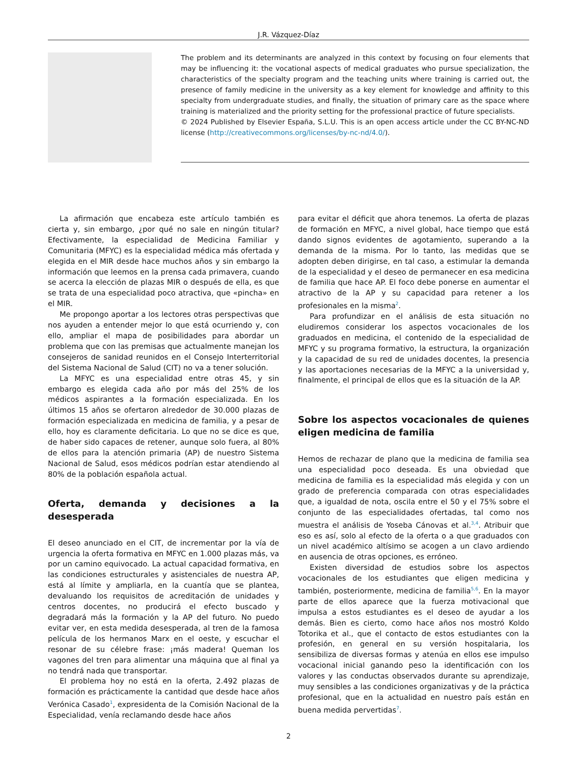J.R. Vázquez-Díaz
The problem and its determinants are analyzed in this context by focusing on four elements that may be influencing it: the vocational aspects of medical graduates who pursue specialization, the characteristics of the specialty program and the teaching units where training is carried out, the presence of family medicine in the university as a key element for knowledge and affinity to this specialty from undergraduate studies, and finally, the situation of primary care as the space where training is materialized and the priority setting for the professional practice of future specialists.
© 2024 Published by Elsevier España, S.L.U. This is an open access article under the CC BY-NC-ND license (http://creativecommons.org/licenses/by-nc-nd/4.0/).
La afirmación que encabeza este artículo también es cierta y, sin embargo, ¿por qué no sale en ningún titular? Efectivamente, la especialidad de Medicina Familiar y Comunitaria (MFYC) es la especialidad médica más ofertada y elegida en el MIR desde hace muchos años y sin embargo la información que leemos en la prensa cada primavera, cuando se acerca la elección de plazas MIR o después de ella, es que se trata de una especialidad poco atractiva, que «pincha» en el MIR.
Me propongo aportar a los lectores otras perspectivas que nos ayuden a entender mejor lo que está ocurriendo y, con ello, ampliar el mapa de posibilidades para abordar un problema que con las premisas que actualmente manejan los consejeros de sanidad reunidos en el Consejo Interterritorial del Sistema Nacional de Salud (CIT) no va a tener solución.
La MFYC es una especialidad entre otras 45, y sin embargo es elegida cada año por más del 25% de los médicos aspirantes a la formación especializada. En los últimos 15 años se ofertaron alrededor de 30.000 plazas de formación especializada en medicina de familia, y a pesar de ello, hoy es claramente deficitaria. Lo que no se dice es que, de haber sido capaces de retener, aunque solo fuera, al 80% de ellos para la atención primaria (AP) de nuestro Sistema Nacional de Salud, esos médicos podrían estar atendiendo al 80% de la población española actual.
Oferta, demanda y decisiones a la desesperada
El deseo anunciado en el CIT, de incrementar por la vía de urgencia la oferta formativa en MFYC en 1.000 plazas más, va por un camino equivocado. La actual capacidad formativa, en las condiciones estructurales y asistenciales de nuestra AP, está al límite y ampliarla, en la cuantía que se plantea, devaluando los requisitos de acreditación de unidades y centros docentes, no producirá el efecto buscado y degradará más la formación y la AP del futuro. No puedo evitar ver, en esta medida desesperada, al tren de la famosa película de los hermanos Marx en el oeste, y escuchar el resonar de su célebre frase: ¡más madera! Queman los vagones del tren para alimentar una máquina que al final ya no tendrá nada que transportar.
El problema hoy no está en la oferta, 2.492 plazas de formación es prácticamente la cantidad que desde hace años Verónica Casado<sup>1</sup>, expresidenta de la Comisión Nacional de la Especialidad, venía reclamando desde hace años
para evitar el déficit que ahora tenemos. La oferta de plazas de formación en MFYC, a nivel global, hace tiempo que está dando signos evidentes de agotamiento, superando a la demanda de la misma. Por lo tanto, las medidas que se adopten deben dirigirse, en tal caso, a estimular la demanda de la especialidad y el deseo de permanecer en esa medicina de familia que hace AP. El foco debe ponerse en aumentar el atractivo de la AP y su capacidad para retener a los profesionales en la misma<sup>2</sup>.
Para profundizar en el análisis de esta situación no eludiremos considerar los aspectos vocacionales de los graduados en medicina, el contenido de la especialidad de MFYC y su programa formativo, la estructura, la organización y la capacidad de su red de unidades docentes, la presencia y las aportaciones necesarias de la MFYC a la universidad y, finalmente, el principal de ellos que es la situación de la AP.
Sobre los aspectos vocacionales de quienes eligen medicina de familia
Hemos de rechazar de plano que la medicina de familia sea una especialidad poco deseada. Es una obviedad que medicina de familia es la especialidad más elegida y con un grado de preferencia comparada con otras especialidades que, a igualdad de nota, oscila entre el 50 y el 75% sobre el conjunto de las especialidades ofertadas, tal como nos muestra el análisis de Yoseba Cánovas et al.<sup>3,4</sup>. Atribuir que eso es así, solo al efecto de la oferta o a que graduados con un nivel académico altísimo se acogen a un clavo ardiendo en ausencia de otras opciones, es erróneo.
Existen diversidad de estudios sobre los aspectos vocacionales de los estudiantes que eligen medicina y también, posteriormente, medicina de familia<sup>5,6</sup>. En la mayor parte de ellos aparece que la fuerza motivacional que impulsa a estos estudiantes es el deseo de ayudar a los demás. Bien es cierto, como hace años nos mostró Koldo Totorika et al., que el contacto de estos estudiantes con la profesión, en general en su versión hospitalaria, los sensibiliza de diversas formas y atenúa en ellos ese impulso vocacional inicial ganando peso la identificación con los valores y las conductas observados durante su aprendizaje, muy sensibles a las condiciones organizativas y de la práctica profesional, que en la actualidad en nuestro país están en buena medida pervertidas<sup>7</sup>.
2